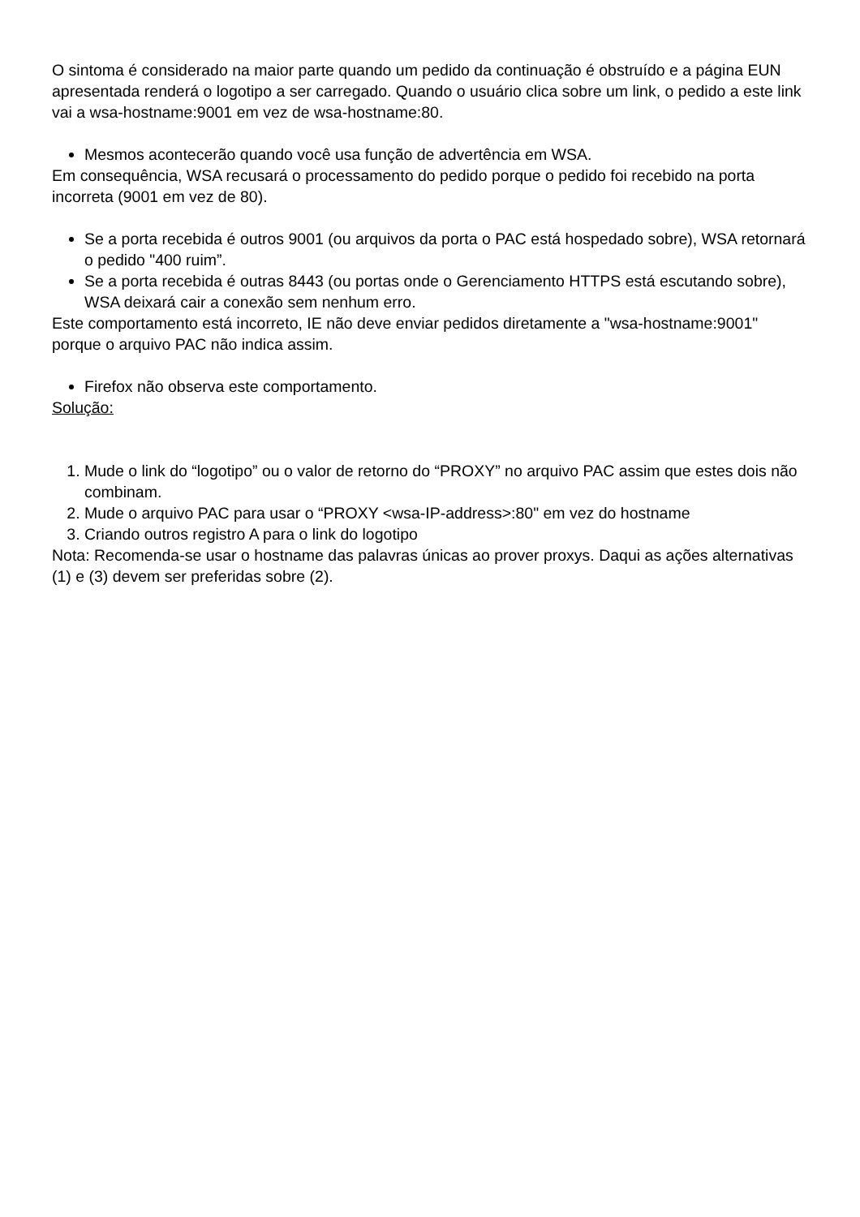O sintoma é considerado na maior parte quando um pedido da continuação é obstruído e a página EUN apresentada renderá o logotipo a ser carregado. Quando o usuário clica sobre um link, o pedido a este link vai a wsa-hostname:9001 em vez de wsa-hostname:80.
Mesmos acontecerão quando você usa função de advertência em WSA.
Em consequência, WSA recusará o processamento do pedido porque o pedido foi recebido na porta incorreta (9001 em vez de 80).
Se a porta recebida é outros 9001 (ou arquivos da porta o PAC está hospedado sobre), WSA retornará o pedido "400 ruim”.
Se a porta recebida é outras 8443 (ou portas onde o Gerenciamento HTTPS está escutando sobre), WSA deixará cair a conexão sem nenhum erro.
Este comportamento está incorreto, IE não deve enviar pedidos diretamente a "wsa-hostname:9001" porque o arquivo PAC não indica assim.
Firefox não observa este comportamento.
Solução:
1. Mude o link do “logotipo” ou o valor de retorno do “PROXY” no arquivo PAC assim que estes dois não combinam.
2. Mude o arquivo PAC para usar o “PROXY <wsa-IP-address>:80" em vez do hostname
3. Criando outros registro A para o link do logotipo
Nota: Recomenda-se usar o hostname das palavras únicas ao prover proxys. Daqui as ações alternativas (1) e (3) devem ser preferidas sobre (2).